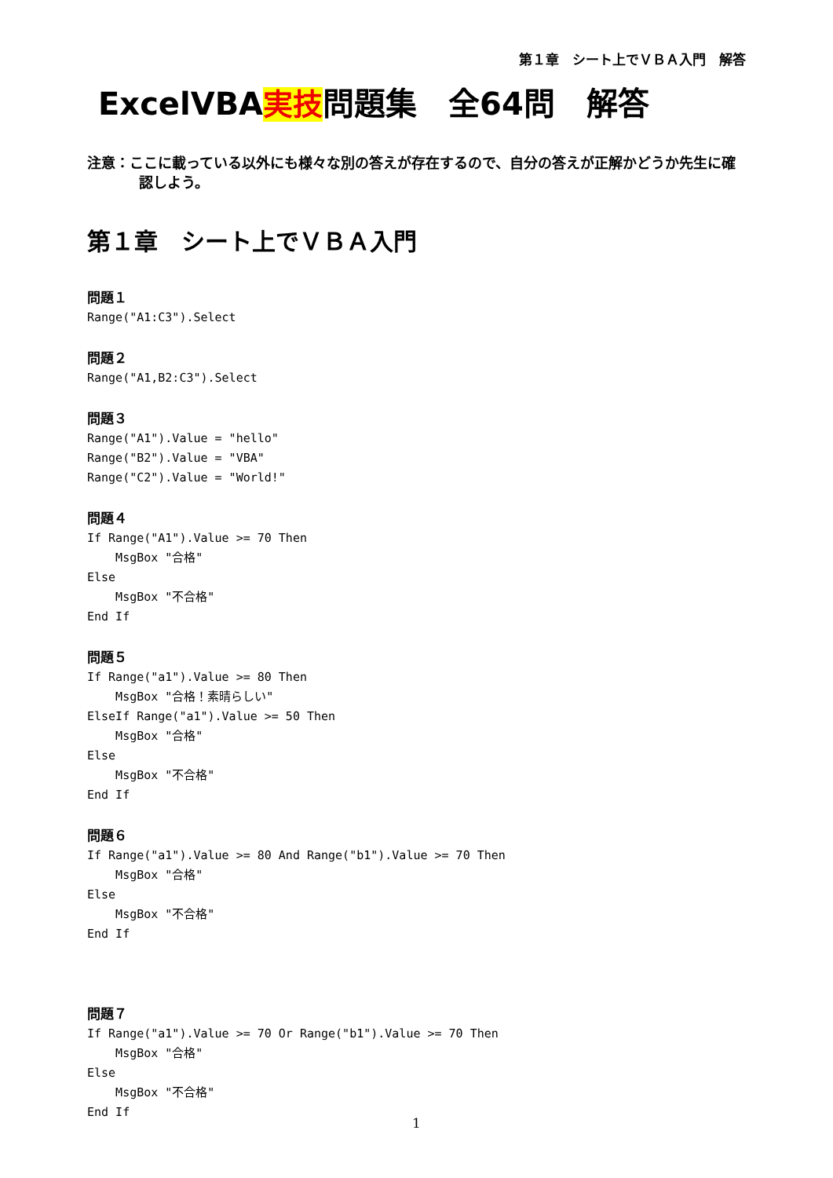第１章　シート上でＶＢＡ入門　解答
ExcelVBA実技問題集　全64問　解答
注意：ここに載っている以外にも様々な別の答えが存在するので、自分の答えが正解かどうか先生に確認しよう。
第１章　シート上でＶＢＡ入門
問題１
Range("A1:C3").Select
問題２
Range("A1,B2:C3").Select
問題３
Range("A1").Value = "hello"
Range("B2").Value = "VBA"
Range("C2").Value = "World!"
問題４
If Range("A1").Value >= 70 Then
    MsgBox "合格"
Else
    MsgBox "不合格"
End If
問題５
If Range("a1").Value >= 80 Then
    MsgBox "合格！素晴らしい"
ElseIf Range("a1").Value >= 50 Then
    MsgBox "合格"
Else
    MsgBox "不合格"
End If
問題６
If Range("a1").Value >= 80 And Range("b1").Value >= 70 Then
    MsgBox "合格"
Else
    MsgBox "不合格"
End If
問題７
If Range("a1").Value >= 70 Or Range("b1").Value >= 70 Then
    MsgBox "合格"
Else
    MsgBox "不合格"
End If
1